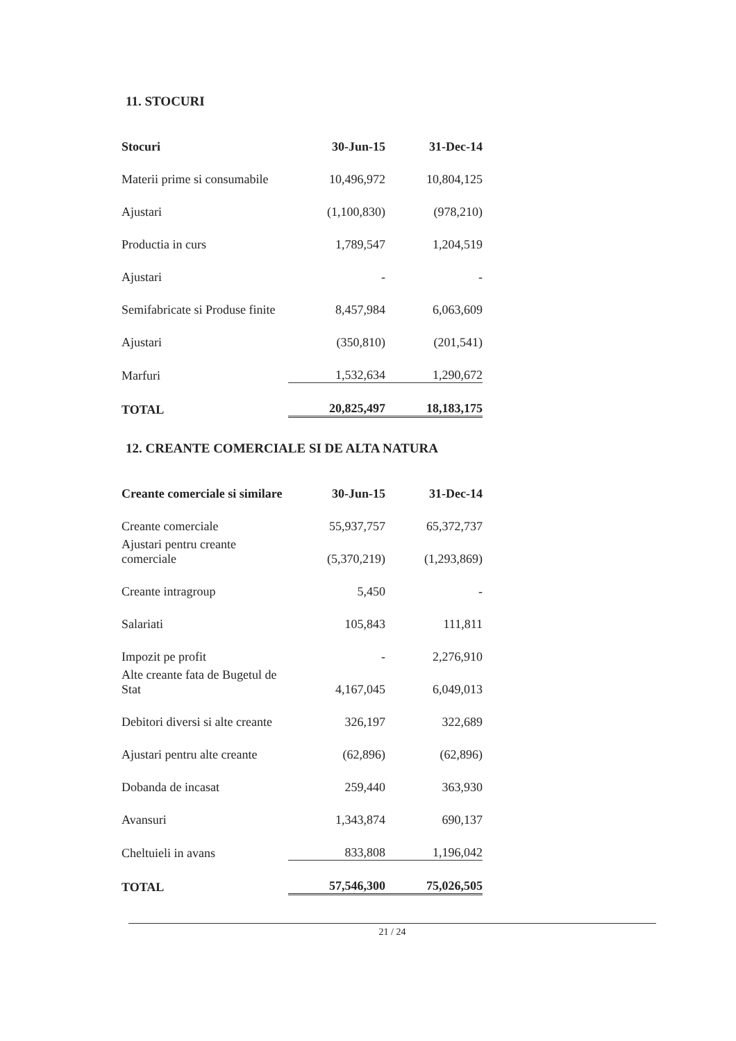11. STOCURI
| Stocuri | 30-Jun-15 | 31-Dec-14 |
| --- | --- | --- |
| Materii prime si consumabile | 10,496,972 | 10,804,125 |
| Ajustari | (1,100,830) | (978,210) |
| Productia in curs | 1,789,547 | 1,204,519 |
| Ajustari | - | - |
| Semifabricate si Produse finite | 8,457,984 | 6,063,609 |
| Ajustari | (350,810) | (201,541) |
| Marfuri | 1,532,634 | 1,290,672 |
| TOTAL | 20,825,497 | 18,183,175 |
12. CREANTE COMERCIALE SI DE ALTA NATURA
| Creante comerciale si similare | 30-Jun-15 | 31-Dec-14 |
| --- | --- | --- |
| Creante comerciale | 55,937,757 | 65,372,737 |
| Ajustari pentru creante comerciale | (5,370,219) | (1,293,869) |
| Creante intragroup | 5,450 | - |
| Salariati | 105,843 | 111,811 |
| Impozit pe profit | - | 2,276,910 |
| Alte creante fata de Bugetul de Stat | 4,167,045 | 6,049,013 |
| Debitori diversi si alte creante | 326,197 | 322,689 |
| Ajustari pentru alte creante | (62,896) | (62,896) |
| Dobanda de incasat | 259,440 | 363,930 |
| Avansuri | 1,343,874 | 690,137 |
| Cheltuieli in avans | 833,808 | 1,196,042 |
| TOTAL | 57,546,300 | 75,026,505 |
21 / 24